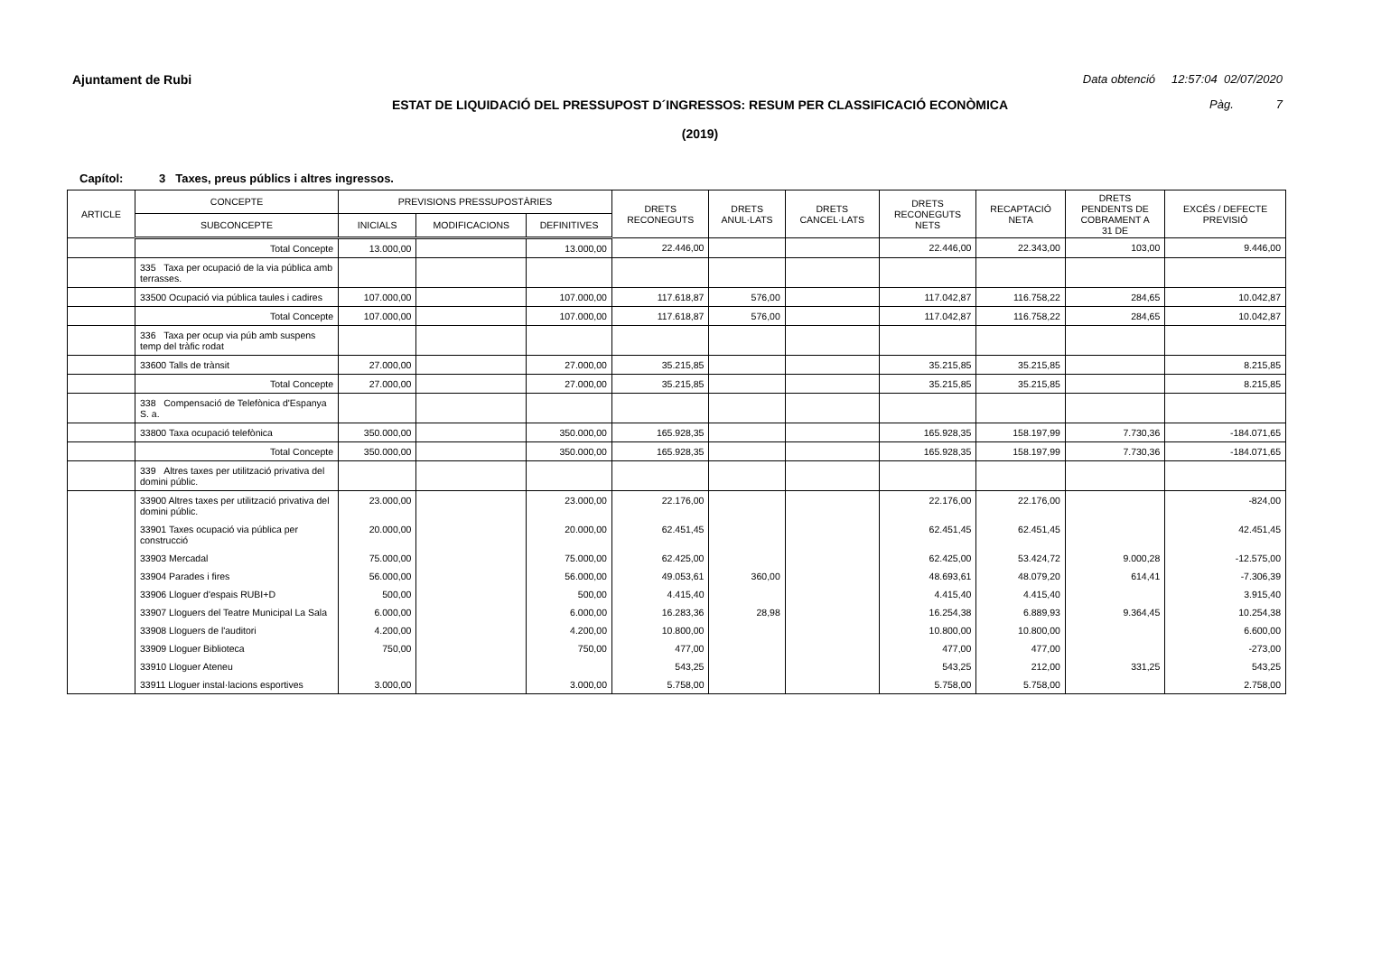Ajuntament de Rubi
Data obtenció 12:57:04 02/07/2020
ESTAT DE LIQUIDACIÓ DEL PRESSUPOST D´INGRESSOS: RESUM PER CLASSIFICACIÓ ECONÒMICA Pàg. 7
(2019)
Capítol: 3 Taxes, preus públics i altres ingressos.
| ARTICLE | CONCEPTE | PREVISIONS PRESSUPOSTÀRIES | | | DRETS RECONEGUTS | DRETS ANUL·LATS | DRETS CANCEL·LATS | DRETS RECONEGUTS NETS | RECAPTACIÓ NETA | DRETS PENDENTS DE COBRAMENT A 31 DE | EXCÉS / DEFECTE PREVISIÓ |
| --- | --- | --- | --- | --- | --- | --- | --- | --- | --- | --- | --- |
| | SUBCONCEPTE | INICIALS | MODIFICACIONS | DEFINITIVES | | | | | | | |
| | Total Concepte | 13.000,00 | | 13.000,00 | 22.446,00 | | | 22.446,00 | 22.343,00 | 103,00 | 9.446,00 |
| | 335 Taxa per ocupació de la via pública amb terrasses. | | | | | | | | | | |
| | 33500 Ocupació via pública taules i cadires | 107.000,00 | | 107.000,00 | 117.618,87 | 576,00 | | 117.042,87 | 116.758,22 | 284,65 | 10.042,87 |
| | Total Concepte | 107.000,00 | | 107.000,00 | 117.618,87 | 576,00 | | 117.042,87 | 116.758,22 | 284,65 | 10.042,87 |
| | 336 Taxa per ocup via púb amb suspens temp del tràfic rodat | | | | | | | | | | |
| | 33600 Talls de trànsit | 27.000,00 | | 27.000,00 | 35.215,85 | | | 35.215,85 | 35.215,85 | | 8.215,85 |
| | Total Concepte | 27.000,00 | | 27.000,00 | 35.215,85 | | | 35.215,85 | 35.215,85 | | 8.215,85 |
| | 338 Compensació de Telefònica d'Espanya S. a. | | | | | | | | | | |
| | 33800 Taxa ocupació telefònica | 350.000,00 | | 350.000,00 | 165.928,35 | | | 165.928,35 | 158.197,99 | 7.730,36 | -184.071,65 |
| | Total Concepte | 350.000,00 | | 350.000,00 | 165.928,35 | | | 165.928,35 | 158.197,99 | 7.730,36 | -184.071,65 |
| | 339 Altres taxes per utilització privativa del domini públic. | | | | | | | | | | |
| | 33900 Altres taxes per utilització privativa del domini públic. | 23.000,00 | | 23.000,00 | 22.176,00 | | | 22.176,00 | 22.176,00 | | -824,00 |
| | 33901 Taxes ocupació via pública per construcció | 20.000,00 | | 20.000,00 | 62.451,45 | | | 62.451,45 | 62.451,45 | | 42.451,45 |
| | 33903 Mercadal | 75.000,00 | | 75.000,00 | 62.425,00 | | | 62.425,00 | 53.424,72 | 9.000,28 | -12.575,00 |
| | 33904 Parades i fires | 56.000,00 | | 56.000,00 | 49.053,61 | 360,00 | | 48.693,61 | 48.079,20 | 614,41 | -7.306,39 |
| | 33906 Lloguer d'espais RUBI+D | 500,00 | | 500,00 | 4.415,40 | | | 4.415,40 | 4.415,40 | | 3.915,40 |
| | 33907 Lloguers del Teatre Municipal La Sala | 6.000,00 | | 6.000,00 | 16.283,36 | 28,98 | | 16.254,38 | 6.889,93 | 9.364,45 | 10.254,38 |
| | 33908 Lloguers de l'auditori | 4.200,00 | | 4.200,00 | 10.800,00 | | | 10.800,00 | 10.800,00 | | 6.600,00 |
| | 33909 Lloguer Biblioteca | 750,00 | | 750,00 | 477,00 | | | 477,00 | 477,00 | | -273,00 |
| | 33910 Lloguer Ateneu | | | | 543,25 | | | 543,25 | 212,00 | 331,25 | 543,25 |
| | 33911 Lloguer instal·lacions esportives | 3.000,00 | | 3.000,00 | 5.758,00 | | | 5.758,00 | 5.758,00 | | 2.758,00 |